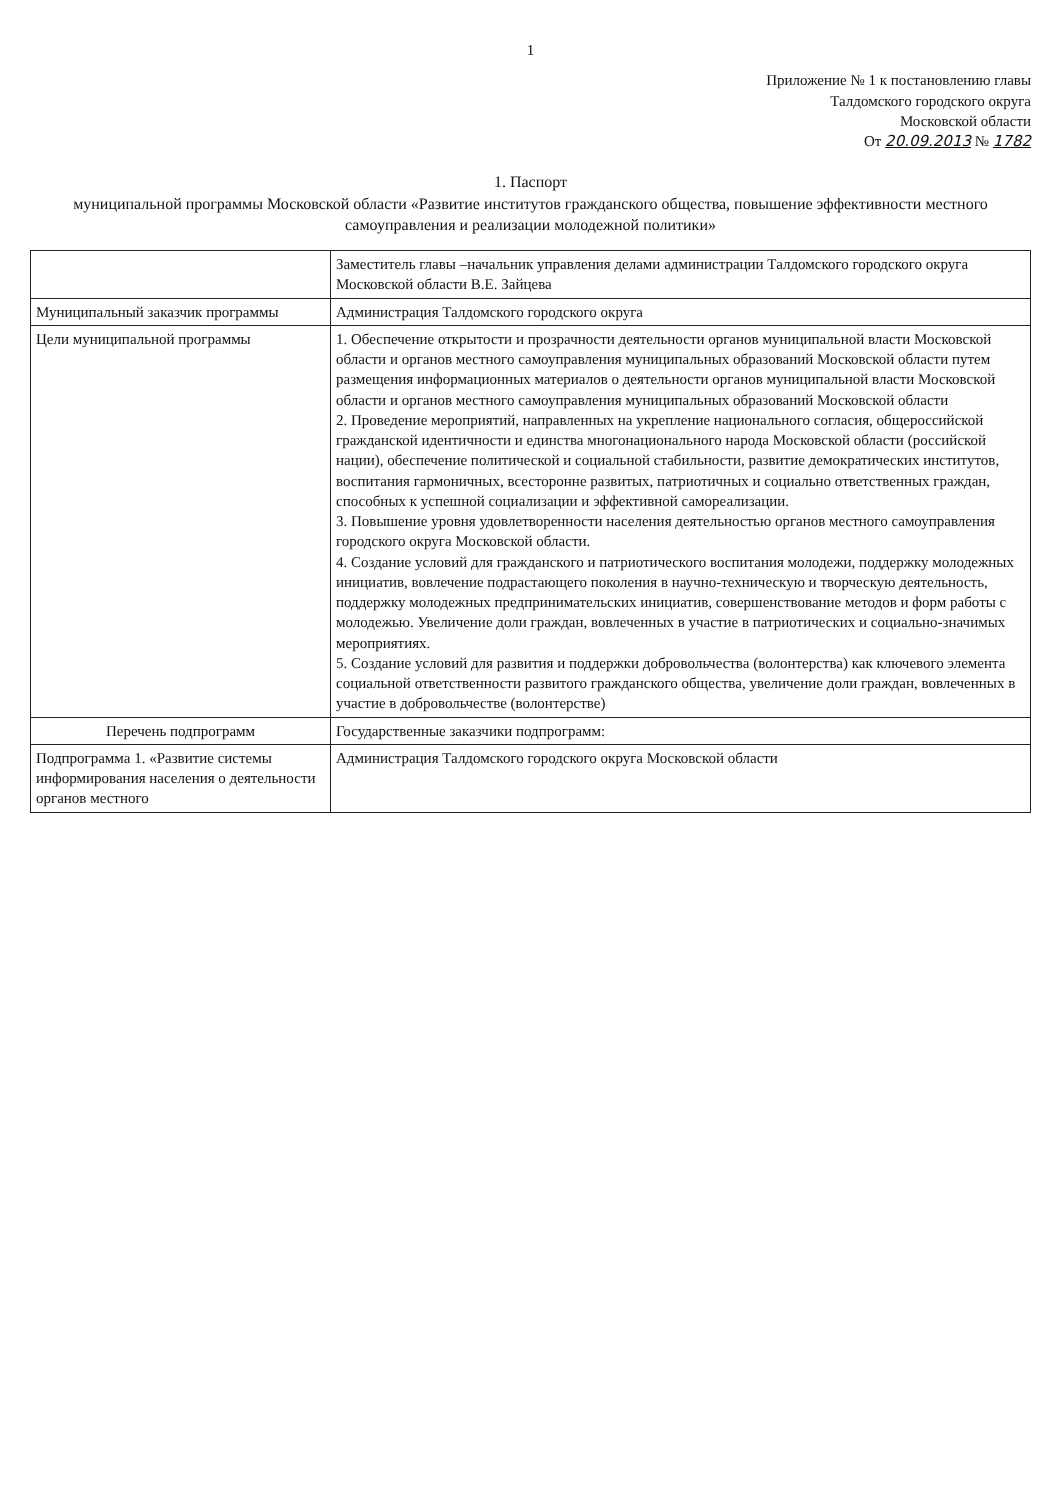1
Приложение № 1 к постановлению главы
Талдомского городского округа
Московской области
От 20.09.2013 № 1782
1. Паспорт
муниципальной программы Московской области «Развитие институтов гражданского общества, повышение эффективности местного самоуправления и реализации молодежной политики»
| | Заместитель главы –начальник управления делами администрации Талдомского городского округа Московской области В.Е. Зайцева |
| Муниципальный заказчик программы | Администрация Талдомского городского округа |
| Цели муниципальной программы | 1. Обеспечение открытости и прозрачности деятельности органов муниципальной власти Московской области и органов местного самоуправления муниципальных образований Московской области путем размещения информационных материалов о деятельности органов муниципальной власти Московской области и органов местного самоуправления муниципальных образований Московской области 2. Проведение мероприятий, направленных на укрепление национального согласия, общероссийской гражданской идентичности и единства многонационального народа Московской области (российской нации), обеспечение политической и социальной стабильности, развитие демократических институтов, воспитания гармоничных, всесторонне развитых, патриотичных и социально ответственных граждан, способных к успешной социализации и эффективной самореализации. 3. Повышение уровня удовлетворенности населения деятельностью органов местного самоуправления городского округа Московской области. 4. Создание условий для гражданского и патриотического воспитания молодежи, поддержку молодежных инициатив, вовлечение подрастающего поколения в научно-техническую и творческую деятельность, поддержку молодежных предпринимательских инициатив, совершенствование методов и форм работы с молодежью. Увеличение доли граждан, вовлеченных в участие в патриотических и социально-значимых мероприятиях. 5. Создание условий для развития и поддержки добровольчества (волонтерства) как ключевого элемента социальной ответственности развитого гражданского общества, увеличение доли граждан, вовлеченных в участие в добровольчестве (волонтерстве) |
| Перечень подпрограмм | Государственные заказчики подпрограмм: |
| Подпрограмма 1. «Развитие системы информирования населения о деятельности органов местного | Администрация Талдомского городского округа Московской области |